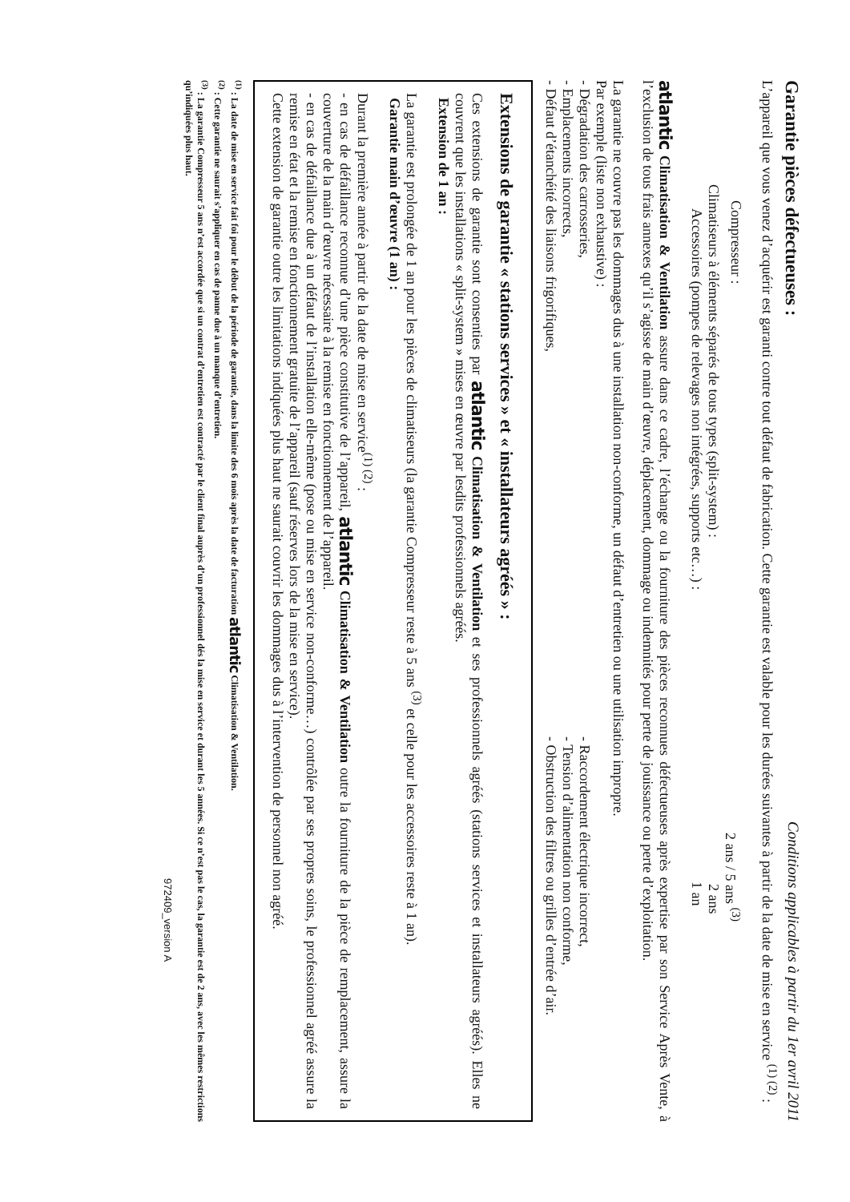Garantie pièces défectueuses :
Conditions applicables à partir du 1er avril 2011
L’appareil que vous venez d’acquérir est garanti contre tout défaut de fabrication. Cette garantie est valable pour les durées suivantes à partir de la date de mise en service <sup>(1) (2)</sup> :
Compresseur : 2 ans / 5 ans <sup>(3)</sup>
Climatiseurs à éléments séparés de tous types (split-system) : 2 ans
Accessoires (pompes de relevages non intégrées, supports etc…) : 1 an
atlantic Climatisation & Ventilation assure dans ce cadre, l’échange ou la fourniture des pièces reconnues défectueuses après expertise par son Service Après Vente, à l’exclusion de tous frais annexes qu’il s’agisse de main d’œuvre, déplacement, dommage ou indemnités pour perte de jouissance ou perte d’exploitation.
La garantie ne couvre pas les dommages dus à une installation non-conforme, un défaut d’entretien ou une utilisation impropre.
Par exemple (liste non exhaustive) :
- Dégradation des carrosseries,
- Emplacements incorrects,
- Défaut d’étanchéité des liaisons frigorifiques,
- Raccordement électrique incorrect,
- Tension d’alimentation non conforme,
- Obstruction des filtres ou grilles d’entrée d’air.
Extensions de garantie « stations services » et « installateurs agréés » :
Ces extensions de garantie sont consenties par atlantic Climatisation & Ventilation et ses professionnels agréés (stations services et installateurs agréés). Elles ne couvrent que les installations « split-system » mises en œuvre par lesdits professionnels agréés.
Extension de 1 an :
La garantie est prolongée de 1 an pour les pièces de climatiseurs (la garantie Compresseur reste à 5 ans <sup>(3)</sup> et celle pour les accessoires reste à 1 an).
Garantie main d’œuvre (1 an) :
Durant la première année à partir de la date de mise en service<sup>(1) (2)</sup> :
- en cas de défaillance reconnue d’une pièce constitutive de l’appareil, atlantic Climatisation & Ventilation outre la fourniture de la pièce de remplacement, assure la couverture de la main d’œuvre nécessaire à la remise en fonctionnement de l’appareil.
- en cas de défaillance due à un défaut de l’installation elle-même (pose ou mise en service non-conforme…) contrôlée par ses propres soins, le professionnel agréé assure la remise en état et la remise en fonctionnement gratuite de l’appareil (sauf réserves lors de la mise en service).
Cette extension de garantie outre les limitations indiquées plus haut ne saurait couvrir les dommages dus à l’intervention de personnel non agréé.
<sup>(1)</sup> : La date de mise en service fait foi pour le début de la période de garantie, dans la limite des 6 mois après la date de facturation atlantic Climatisation & Ventilation.
<sup>(2)</sup> : Cette garantie ne saurait s’appliquer en cas de panne due à un manque d’entretien.
<sup>(3)</sup> : La garantie Compresseur 5 ans n’est accordée que si un contrat d’entretien est contracté par le client final auprès d’un professionnel dés la mise en service et durant les 5 années. Si ce n’est pas le cas, la garantie est de 2 ans, avec les mêmes restrictions qu’indiquées plus haut.
972409_version A